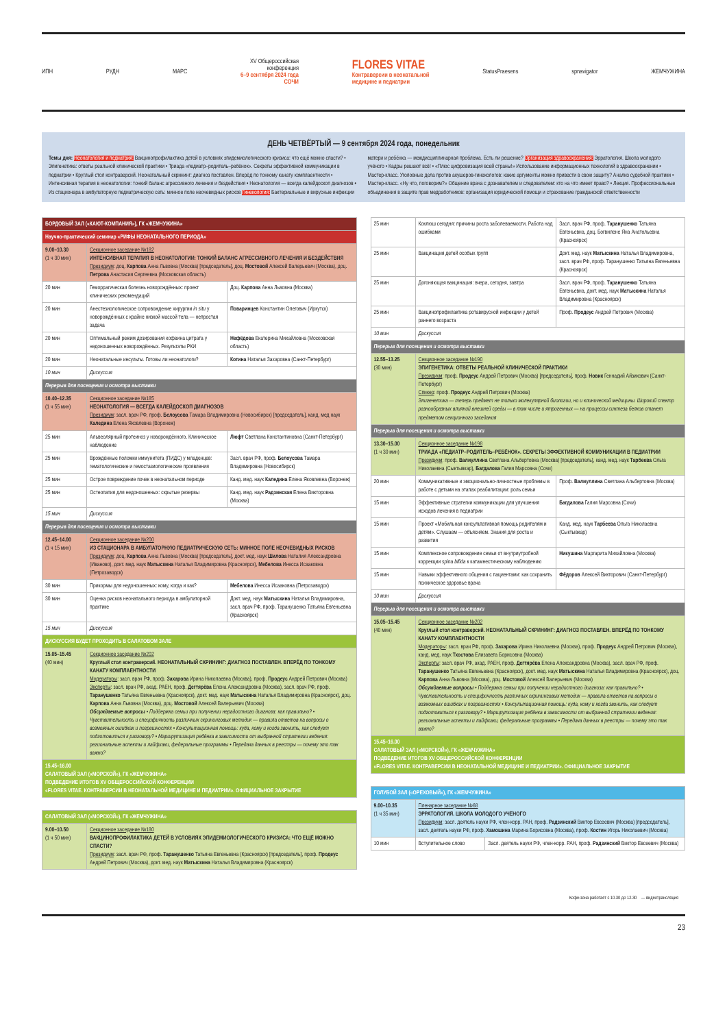ИПН РУДН МАРС XV Общероссийская
конференция
6–9 сентября 2024 года
СОЧИ FLORES VITAE
Контраверсии в неонатальной
медицине и педиатрии StatusPraesens spnavigator ЖЕМЧУЖИНА
ДЕНЬ ЧЕТВЁРТЫЙ — 9 сентября 2024 года, понедельник
Темы дня: Неонатология и педиатрия: Вакцинопрофилактика детей в условиях эпидемиологического кризиса: что ещё можно спасти? • Эпигенетика: ответы реальной клинической практики • Триада «педиатр–родитель–ребёнок». Секреты эффективной коммуникации в педиатрии • Круглый стол контраверсий. Неонатальный скрининг: диагноз поставлен. Вперёд по тонкому канату комплаентности • Интенсивная терапия в неонатологии: тонкий баланс агрессивного лечения и бездействия • Неонатология — всегда калейдоскоп диагнозов • Из стационара в амбулаторную педиатрическую сеть: минное поле неочевидных рисков Гинекология: Бактериальные и вирусные инфекции матери и ребёнка — междисциплинарная проблема. Есть ли решение? Организация здравоохранения: Эрратология. Школа молодого учёного • Кадры решают всё! • «Плюс цифровизация всей страны!» Использование информационных технологий в здравоохранении • Мастер-класс. Уголовные дела против акушеров-гинекологов: какие аргументы можно привести в свою защиту? Анализ судебной практики • Мастер-класс. «Ну что, поговорим?» Общение врача с дознавателем и следователем: кто на что имеет право? • Лекция. Профессиональные объединения в защите прав медработников: организация юридической помощи и страхование гражданской ответственности
| БОРДОВЫЙ ЗАЛ («КАЮТ-КОМПАНИЯ»), ГК «ЖЕМЧУЖИНА» | | |
| Научно-практический семинар «РИФЫ НЕОНАТАЛЬНОГО ПЕРИОДА» | | |
| 9.00–10.30 (1 ч 30 мин) | Секционное заседание №182 ИНТЕНСИВНАЯ ТЕРАПИЯ В НЕОНАТОЛОГИИ: ТОНКИЙ БАЛАНС АГРЕССИВНОГО ЛЕЧЕНИЯ И БЕЗДЕЙСТВИЯ Президиум : доц. Карпова Анна Львовна (Москва) [председатель], доц. Мостовой Алексей Валерьевич (Москва), доц. Петрова Анастасия Сергеевна (Московская область) | |
| 20 мин | Геморрагическая болезнь новорождённых: проект клинических рекомендаций | Доц. Карпова Анна Львовна (Москва) |
| 20 мин | Анестезиологическое сопровождение хирургии in situ у новорождённых с крайне низкой массой тела — непростая задача | Поваринцев Константин Олегович (Иркутск) |
| 20 мин | Оптимальный режим дозирования кофеина цитрата у недоношенных новорождённых. Результаты РКИ | Нефёдова Екатерина Михайловна (Московская область) |
| 20 мин | Неонатальные инсульты. Готовы ли неонатологи? | Котина Наталья Захаровна (Санкт-Петербург) |
| 10 мин | Дискуссия | |
| Перерыв для посещения и осмотра выставки | | |
| 10.40–12.35 (1 ч 55 мин) | Секционное заседание №185 НЕОНАТОЛОГИЯ — ВСЕГДА КАЛЕЙДОСКОП ДИАГНОЗОВ Президиум : засл. врач РФ, проф. Белоусова Тамара Владимировна (Новосибирск) [председатель], канд. мед наук Каледина Елена Яковлевна (Воронеж) | |
| 25 мин | Альвеолярный протеиноз у новорождённого. Клиническое наблюдение | Люфт Светлана Константиновна (Санкт-Петербург) |
| 25 мин | Врождённые поломки иммунитета (ПИДС) у младенцев: гематологические и гемостазиологические проявления | Засл. врач РФ, проф. Белоусова Тамара Владимировна (Новосибирск) |
| 25 мин | Острое повреждение почек в неонатальном периоде | Канд. мед. наук Каледина Елена Яковлевна (Воронеж) |
| 25 мин | Остеопатия для недоношенных: скрытые резервы | Канд. мед. наук Радзинская Елена Викторовна (Москва) |
| 15 мин | Дискуссия | |
| Перерыв для посещения и осмотра выставки | | |
| 12.45–14.00 (1 ч 15 мин) | Секционное заседание №200 ИЗ СТАЦИОНАРА В АМБУЛАТОРНУЮ ПЕДИАТРИЧЕСКУЮ СЕТЬ: МИННОЕ ПОЛЕ НЕОЧЕВИДНЫХ РИСКОВ Президиум : доц. Карпова Анна Львовна (Москва) [председатель], докт. мед. наук Шилова Наталия Александровна (Иваново), докт. мед. наук Матыскина Наталья Владимировна (Красноярск), Мебелова Инесса Исааковна (Петрозаводск) | |
| 30 мин | Прикормы для недоношенных: кому, когда и как? | Мебелова Инесса Исааковна (Петрозаводск) |
| 30 мин | Оценка рисков неонатального периода в амбулаторной практике | Докт. мед. наук Матыскина Наталья Владимировна, засл. врач РФ, проф. Таранушенко Татьяна Евгеньевна (Красноярск) |
| 15 мин | Дискуссия | |
| ДИСКУССИЯ БУДЕТ ПРОХОДИТЬ В САЛАТОВОМ ЗАЛЕ | | |
| 15.05–15.45 (40 мин) | Секционное заседание №202 Круглый стол контраверсий. НЕОНАТАЛЬНЫЙ СКРИНИНГ: ДИАГНОЗ ПОСТАВЛЕН. ВПЕРЁД ПО ТОНКОМУ КАНАТУ КОМПЛАЕНТНОСТИ Модераторы : засл. врач РФ, проф. Захарова Ирина Николаевна (Москва), проф. Продеус Андрей Петрович (Москва) Эксперты : засл. врач РФ, акад. РАЕН, проф. Дегтярёва Елена Александровна (Москва), засл. врач РФ, проф. Таранушенко Татьяна Евгеньевна (Красноярск), докт. мед. наук Матыскина Наталья Владимировна (Красноярск), доц. Карпова Анна Львовна (Москва), доц. Мостовой Алексей Валерьевич (Москва) Обсуждаемые вопросы • Поддержка семьи при получении нерадостного диагноза: как правильно? • Чувствительность и специфичность различных скрининговых методик — правила ответов на вопросы о возможных ошибках и погрешностях • Консультационная помощь: куда, кому и когда звонить, как следует подготовиться к разговору? • Маршрутизация ребёнка в зависимости от выбранной стратегии ведения: региональные аспекты и лайфхаки, федеральные программы • Передача данных в реестры — почему это так важно? | |
| 15.45–16.00 САЛАТОВЫЙ ЗАЛ («МОРСКОЙ»), ГК «ЖЕМЧУЖИНА» ПОДВЕДЕНИЕ ИТОГОВ XV ОБЩЕРОССИЙСКОЙ КОНФЕРЕНЦИИ «FLORES VITAE. КОНТРАВЕРСИИ В НЕОНАТАЛЬНОЙ МЕДИЦИНЕ И ПЕДИАТРИИ». ОФИЦИАЛЬНОЕ ЗАКРЫТИЕ | | |
| САЛАТОВЫЙ ЗАЛ («МОРСКОЙ»), ГК «ЖЕМЧУЖИНА» | |
| 9.00–10.50 (1 ч 50 мин) | Секционное заседание №180 ВАКЦИНОПРОФИЛАКТИКА ДЕТЕЙ В УСЛОВИЯХ ЭПИДЕМИОЛОГИЧЕСКОГО КРИЗИСА: ЧТО ЕЩЁ МОЖНО СПАСТИ? Президиум : засл. врач РФ, проф. Таранушенко Татьяна Евгеньевна (Красноярск) [председатель], проф. Продеус Андрей Петрович (Москва), докт. мед. наук Матыскина Наталья Владимировна (Красноярск) |
| 25 мин | Коклюш сегодня: причины роста заболеваемости. Работа над ошибками | Засл. врач РФ, проф. Таранушенко Татьяна Евгеньевна, доц. Богвилене Яна Анатольевна (Красноярск) |
| 25 мин | Вакцинация детей особых групп | Докт. мед. наук Матыскина Наталья Владимировна, засл. врач РФ, проф. Таранушенко Татьяна Евгеньевна (Красноярск) |
| 25 мин | Догоняющая вакцинация: вчера, сегодня, завтра | Засл. врач РФ, проф. Таранушенко Татьяна Евгеньевна, докт. мед. наук Матыскина Наталья Владимировна (Красноярск) |
| 25 мин | Вакцинопрофилактика ротавирусной инфекции у детей раннего возраста | Проф. Продеус Андрей Петрович (Москва) |
| 10 мин | Дискуссия | |
| Перерыв для посещения и осмотра выставки | | |
| 12.55–13.25 (30 мин) | Секционное заседание №190 ЭПИГЕНЕТИКА: ОТВЕТЫ РЕАЛЬНОЙ КЛИНИЧЕСКОЙ ПРАКТИКИ Президиум : проф. Продеус Андрей Петрович (Москва) [председатель], проф. Новик Геннадий Айзикович (Санкт-Петербург) Спикер : проф. Продеус Андрей Петрович (Москва) Эпигенетика — теперь предмет не только молекулярной биологии, но и клинической медицины. Широкий спектр разнообразных влияний внешней среды — в том числе и ятрогенных — на процессы синтеза белков станет предметом секционного заседания | |
| Перерыв для посещения и осмотра выставки | | |
| 13.30–15.00 (1 ч 30 мин) | Секционное заседание №198 ТРИАДА «ПЕДИАТР–РОДИТЕЛЬ–РЕБЁНОК». СЕКРЕТЫ ЭФФЕКТИВНОЙ КОММУНИКАЦИИ В ПЕДИАТРИИ Президиум : проф. Валиуллина Светлана Альбертовна (Москва) [председатель], канд. мед. наук Тарбеева Ольга Николаевна (Сыктывкар), Багдалова Галия Марсовна (Сочи) | |
| 20 мин | Коммуникативные и эмоционально-личностные проблемы в работе с детьми на этапах реабилитации: роль семьи | Проф. Валиуллина Светлана Альбертовна (Москва) |
| 15 мин | Эффективные стратегии коммуникации для улучшения исходов лечения в педиатрии | Багдалова Галия Марсовна (Сочи) |
| 15 мин | Проект «Мобильная консультативная помощь родителям и детям». Слушаем — объясняем. Знания для роста и развития | Канд. мед. наук Тарбеева Ольга Николаевна (Сыктывкар) |
| 15 мин | Комплексное сопровождение семьи от внутриутробной коррекции spina bifida к катамнестическому наблюдению | Никушина Маргарита Михайловна (Москва) |
| 15 мин | Навыки эффективного общения с пациентами: как сохранить психическое здоровье врача | Фёдоров Алексей Викторович (Санкт-Петербург) |
| 10 мин | Дискуссия | |
| Перерыв для посещения и осмотра выставки | | |
| 15.05–15.45 (40 мин) | Секционное заседание №202 Круглый стол контраверсий. НЕОНАТАЛЬНЫЙ СКРИНИНГ: ДИАГНОЗ ПОСТАВЛЕН. ВПЕРЁД ПО ТОНКОМУ КАНАТУ КОМПЛАЕНТНОСТИ Модераторы : засл. врач РФ, проф. Захарова Ирина Николаевна (Москва), проф. Продеус Андрей Петрович (Москва), канд. мед. наук Тхостова Елизавета Борисовна (Москва) Эксперты : засл. врач РФ, акад. РАЕН, проф. Дегтярёва Елена Александровна (Москва), засл. врач РФ, проф. Таранушенко Татьяна Евгеньевна (Красноярск), докт. мед. наук Матыскина Наталья Владимировна (Красноярск), доц. Карпова Анна Львовна (Москва), доц. Мостовой Алексей Валерьевич (Москва) Обсуждаемые вопросы • Поддержка семьи при получении нерадостного диагноза: как правильно? • Чувствительность и специфичность различных скрининговых методик — правила ответов на вопросы о возможных ошибках и погрешностях • Консультационная помощь: куда, кому и когда звонить, как следует подготовиться к разговору? • Маршрутизация ребёнка в зависимости от выбранной стратегии ведения: региональные аспекты и лайфхаки, федеральные программы • Передача данных в реестры — почему это так важно? | |
| 15.45–16.00 САЛАТОВЫЙ ЗАЛ («МОРСКОЙ»), ГК «ЖЕМЧУЖИНА» ПОДВЕДЕНИЕ ИТОГОВ XV ОБЩЕРОССИЙСКОЙ КОНФЕРЕНЦИИ «FLORES VITAE. КОНТРАВЕРСИИ В НЕОНАТАЛЬНОЙ МЕДИЦИНЕ И ПЕДИАТРИИ». ОФИЦИАЛЬНОЕ ЗАКРЫТИЕ | | |
| ГОЛУБОЙ ЗАЛ («ОРЕХОВЫЙ»), ГК «ЖЕМЧУЖИНА» | | |
| 9.00–10.35 (1 ч 35 мин) | Пленарное заседание №68 ЭРРАТОЛОГИЯ. ШКОЛА МОЛОДОГО УЧЁНОГО Президиум : засл. деятель науки РФ, член-корр. РАН, проф. Радзинский Виктор Евсеевич (Москва) [председатель], засл. деятель науки РФ, проф. Хамошина Марина Борисовна (Москва), проф. Костин Игорь Николаевич (Москва) | |
| 10 мин | Вступительное слово | Засл. деятель науки РФ, член-корр. РАН, проф. Радзинский Виктор Евсеевич (Москва) |
Кофе-зона работает с 10.30 до 12.30 — видеотрансляция
23